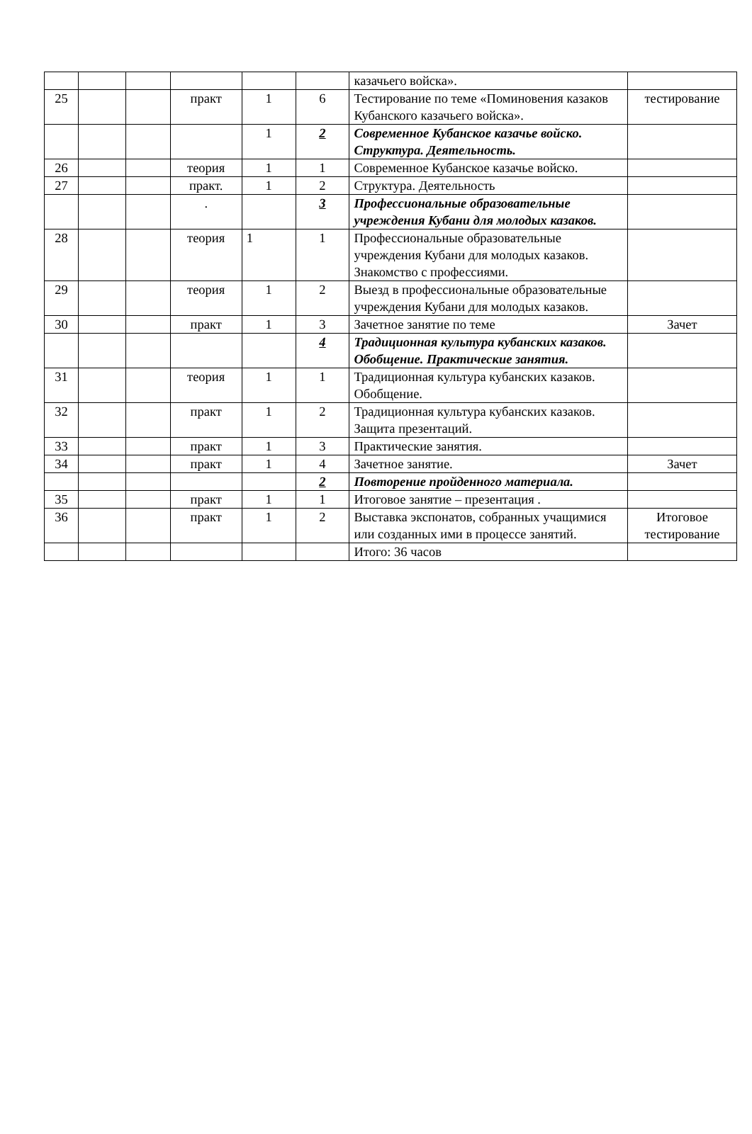| | | | | | | казачьего войска». | |
| 25 | | | практ | 1 | 6 | Тестирование по теме «Поминовения казаков Кубанского казачьего войска». | тестирование |
| | | | | 1 | 2 | Современное Кубанское казачье войско. Структура. Деятельность. | |
| 26 | | | теория | 1 | 1 | Современное Кубанское казачье войско. | |
| 27 | | | практ. | 1 | 2 | Структура. Деятельность | |
| | | | . | | 3 | Профессиональные образовательные учреждения Кубани для молодых казаков. | |
| 28 | | | теория | 1 | 1 | Профессиональные образовательные учреждения Кубани для молодых казаков. Знакомство с профессиями. | |
| 29 | | | теория | 1 | 2 | Выезд в профессиональные образовательные учреждения Кубани для молодых казаков. | |
| 30 | | | практ | 1 | 3 | Зачетное занятие по теме | Зачет |
| | | | | | 4 | Традиционная культура кубанских казаков. Обобщение. Практические занятия. | |
| 31 | | | теория | 1 | 1 | Традиционная культура кубанских казаков. Обобщение. | |
| 32 | | | практ | 1 | 2 | Традиционная культура кубанских казаков. Защита презентаций. | |
| 33 | | | практ | 1 | 3 | Практические занятия. | |
| 34 | | | практ | 1 | 4 | Зачетное занятие. | Зачет |
| | | | | | 2 | Повторение пройденного материала. | |
| 35 | | | практ | 1 | 1 | Итоговое занятие – презентация . | |
| 36 | | | практ | 1 | 2 | Выставка экспонатов, собранных учащимися или созданных ими в процессе занятий. | Итоговое тестирование |
| | | | | | | Итого: 36 часов | |